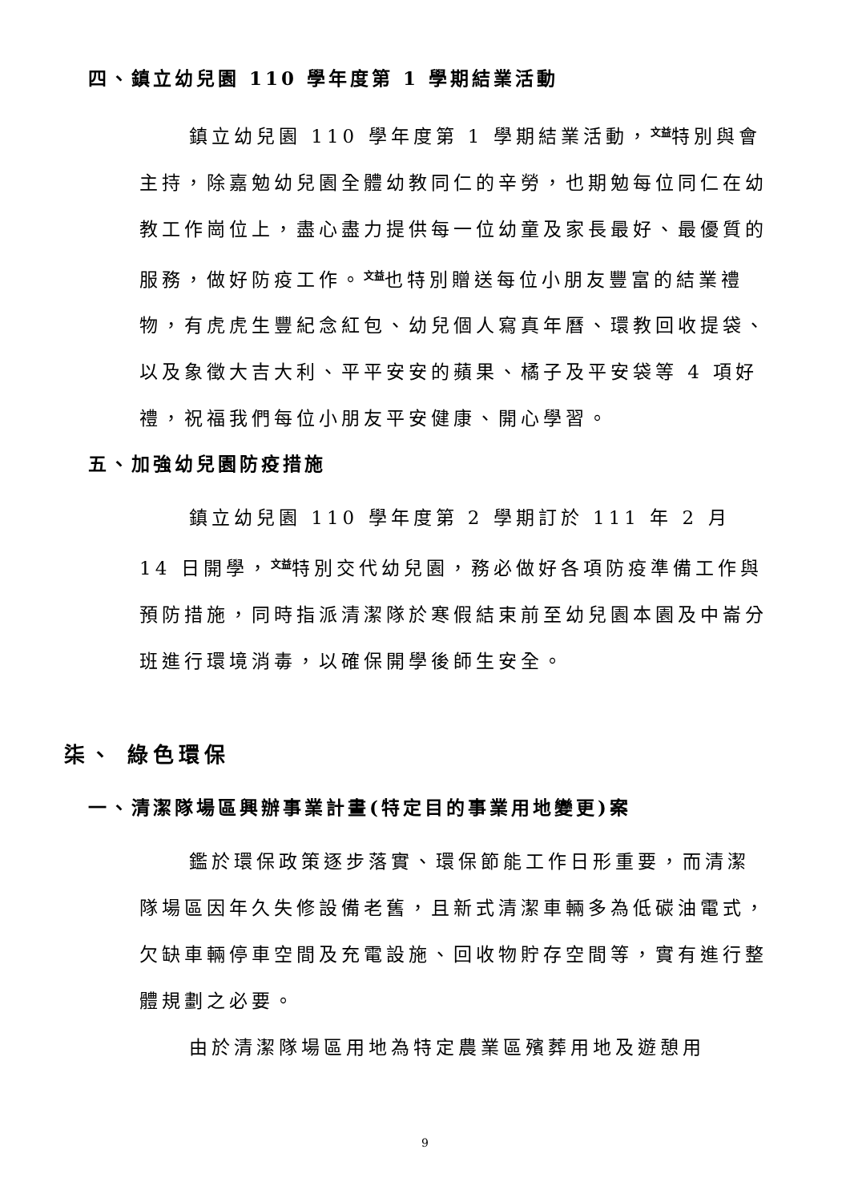四、鎮立幼兒園 110 學年度第 1 學期結業活動
鎮立幼兒園 110 學年度第 1 學期結業活動，<sup>文益</sup>特別與會主持，除嘉勉幼兒園全體幼教同仁的辛勞，也期勉每位同仁在幼教工作崗位上，盡心盡力提供每一位幼童及家長最好、最優質的服務，做好防疫工作。<sup>文益</sup>也特別贈送每位小朋友豐富的結業禮物，有虎虎生豐紀念紅包、幼兒個人寫真年曆、環教回收提袋、以及象徵大吉大利、平平安安的蘋果、橘子及平安袋等 4 項好禮，祝福我們每位小朋友平安健康、開心學習。
五、加強幼兒園防疫措施
鎮立幼兒園 110 學年度第 2 學期訂於 111 年 2 月 14 日開學，<sup>文益</sup>特別交代幼兒園，務必做好各項防疫準備工作與預防措施，同時指派清潔隊於寒假結束前至幼兒園本園及中崙分班進行環境消毒，以確保開學後師生安全。
柒、 綠色環保
一、清潔隊場區興辦事業計畫(特定目的事業用地變更)案
鑑於環保政策逐步落實、環保節能工作日形重要，而清潔隊場區因年久失修設備老舊，且新式清潔車輛多為低碳油電式，欠缺車輛停車空間及充電設施、回收物貯存空間等，實有進行整體規劃之必要。
由於清潔隊場區用地為特定農業區殯葬用地及遊憩用
9